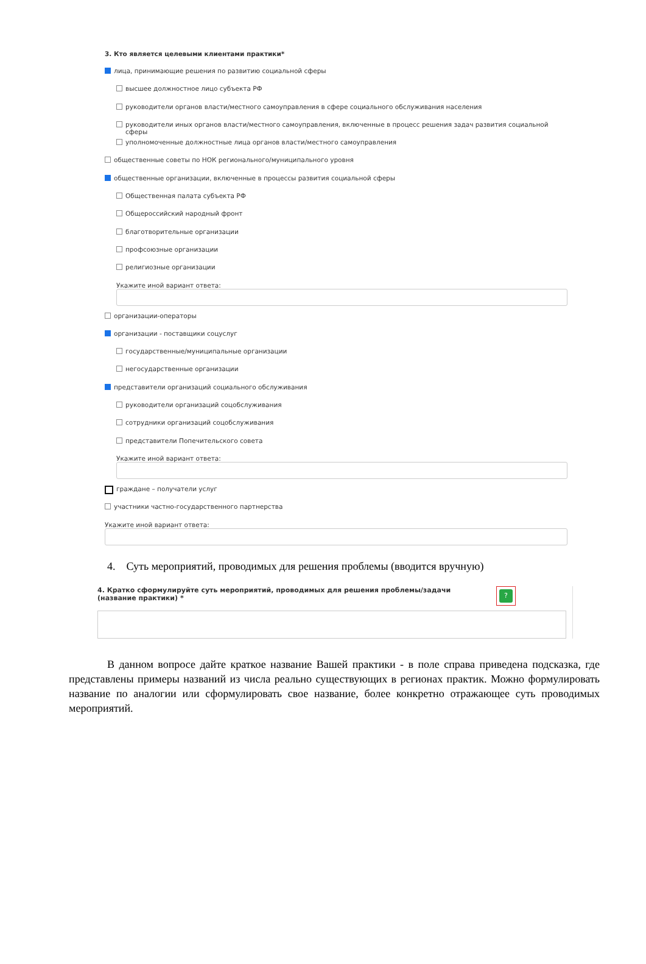3. Кто является целевыми клиентами практики*
лица, принимающие решения по развитию социальной сферы
высшее должностное лицо субъекта РФ
руководители органов власти/местного самоуправления в сфере социального обслуживания населения
руководители иных органов власти/местного самоуправления, включенные в процесс решения задач развития социальной сферы
уполномоченные должностные лица органов власти/местного самоуправления
общественные советы по НОК регионального/муниципального уровня
общественные организации, включенные в процессы развития социальной сферы
Общественная палата субъекта РФ
Общероссийский народный фронт
благотворительные организации
профсоюзные организации
религиозные организации
Укажите иной вариант ответа:
организации-операторы
организации - поставщики соцуслуг
государственные/муниципальные организации
негосударственные организации
представители организаций социального обслуживания
руководители организаций соцобслуживания
сотрудники организаций соцобслуживания
представители Попечительского совета
Укажите иной вариант ответа:
граждане – получатели услуг
участники частно-государственного партнерства
Укажите иной вариант ответа:
4. Суть мероприятий, проводимых для решения проблемы (вводится вручную)
4. Кратко сформулируйте суть мероприятий, проводимых для решения проблемы/задачи (название практики) *
?
В данном вопросе дайте краткое название Вашей практики - в поле справа приведена подсказка, где представлены примеры названий из числа реально существующих в регионах практик. Можно формулировать название по аналогии или сформулировать свое название, более конкретно отражающее суть проводимых мероприятий.